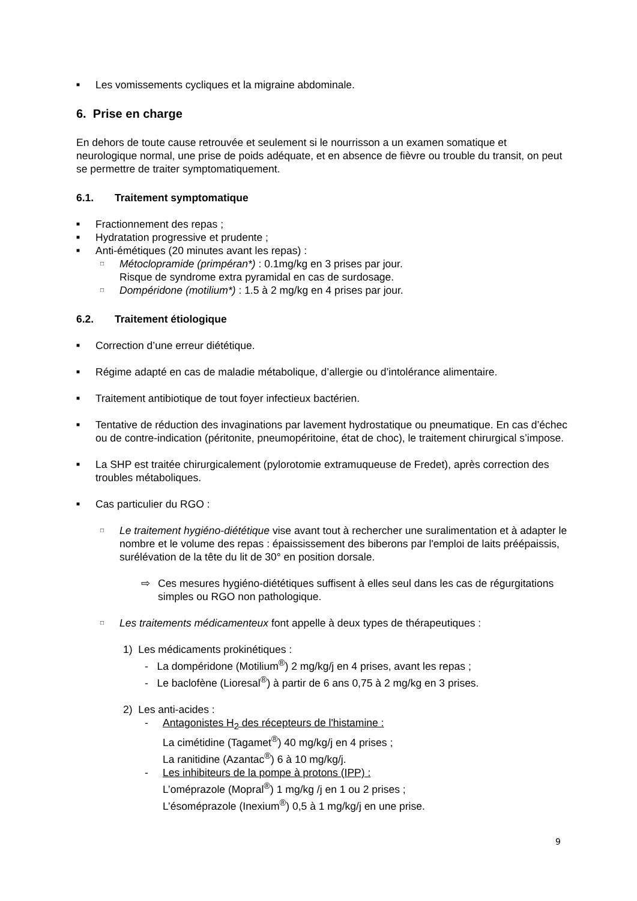■ Les vomissements cycliques et la migraine abdominale.
6. Prise en charge
En dehors de toute cause retrouvée et seulement si le nourrisson a un examen somatique et neurologique normal, une prise de poids adéquate, et en absence de fièvre ou trouble du transit, on peut se permettre de traiter symptomatiquement.
6.1. Traitement symptomatique
■ Fractionnement des repas ;
■ Hydratation progressive et prudente ;
■ Anti-émétiques (20 minutes avant les repas) :
□ Métoclopramide (primpéran*) : 0.1mg/kg en 3 prises par jour.
Risque de syndrome extra pyramidal en cas de surdosage.
□ Dompéridone (motilium*) : 1.5 à 2 mg/kg en 4 prises par jour.
6.2. Traitement étiologique
■ Correction d’une erreur diététique.
■ Régime adapté en cas de maladie métabolique, d’allergie ou d’intolérance alimentaire.
■ Traitement antibiotique de tout foyer infectieux bactérien.
■ Tentative de réduction des invaginations par lavement hydrostatique ou pneumatique. En cas d’échec ou de contre-indication (péritonite, pneumopéritoine, état de choc), le traitement chirurgical s’impose.
■ La SHP est traitée chirurgicalement (pylorotomie extramuqueuse de Fredet), après correction des troubles métaboliques.
■ Cas particulier du RGO :
□ Le traitement hygiéno-diététique vise avant tout à rechercher une suralimentation et à adapter le nombre et le volume des repas : épaississement des biberons par l'emploi de laits préépaissis, surélévation de la tête du lit de 30° en position dorsale.
⇨ Ces mesures hygiéno-diététiques suffisent à elles seul dans les cas de régurgitations simples ou RGO non pathologique.
□ Les traitements médicamenteux font appelle à deux types de thérapeutiques :
1) Les médicaments prokinétiques :
- La dompéridone (Motilium<sup>®</sup>) 2 mg/kg/j en 4 prises, avant les repas ;
- Le baclofène (Lioresal<sup>®</sup>) à partir de 6 ans 0,75 à 2 mg/kg en 3 prises.
2) Les anti-acides :
- Antagonistes H<sub>2</sub> des récepteurs de l'histamine :
La cimétidine (Tagamet<sup>®</sup>) 40 mg/kg/j en 4 prises ;
La ranitidine (Azantac<sup>®</sup>) 6 à 10 mg/kg/j.
- Les inhibiteurs de la pompe à protons (IPP) :
L’oméprazole (Mopral<sup>®</sup>) 1 mg/kg /j en 1 ou 2 prises ;
L’ésoméprazole (Inexium<sup>®</sup>) 0,5 à 1 mg/kg/j en une prise.
9